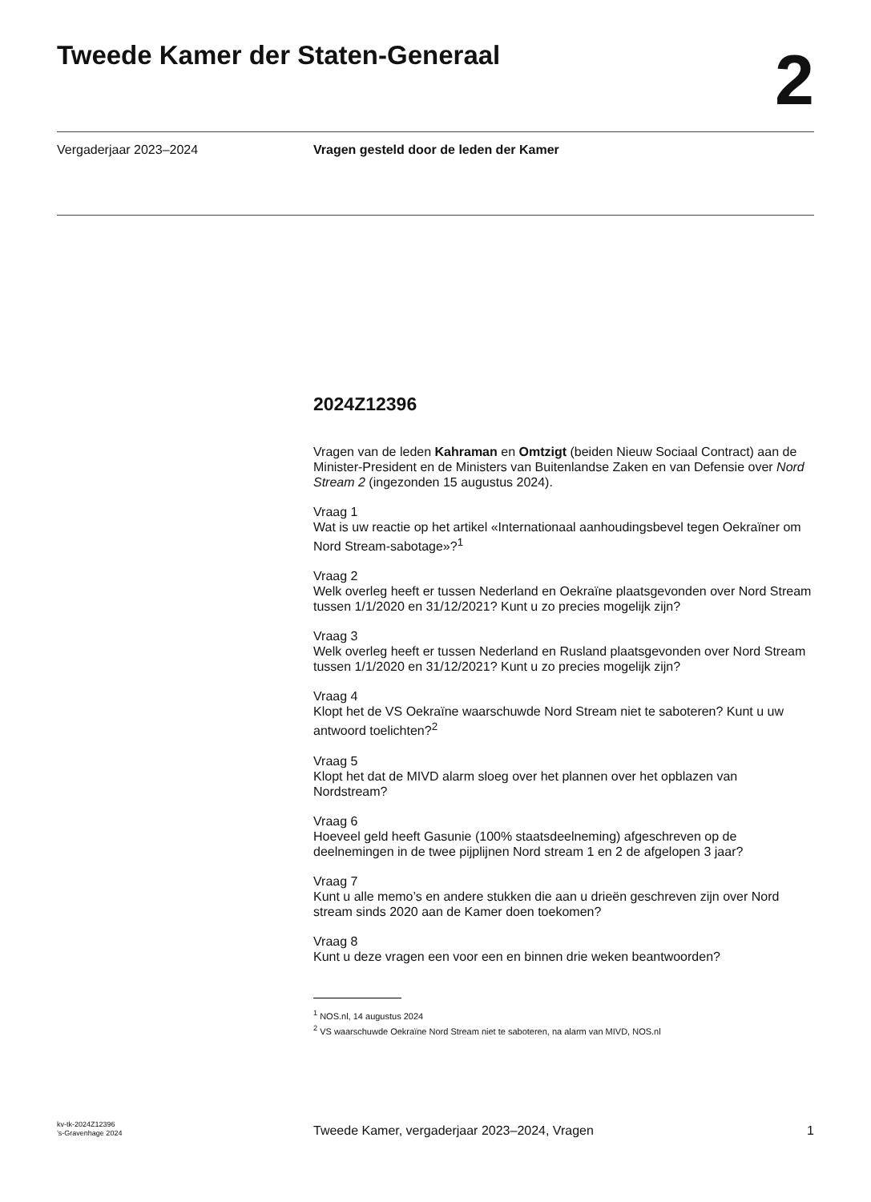Tweede Kamer der Staten-Generaal
2
Vergaderjaar 2023–2024 Vragen gesteld door de leden der Kamer
2024Z12396
Vragen van de leden Kahraman en Omtzigt (beiden Nieuw Sociaal Contract) aan de Minister-President en de Ministers van Buitenlandse Zaken en van Defensie over Nord Stream 2 (ingezonden 15 augustus 2024).
Vraag 1
Wat is uw reactie op het artikel «Internationaal aanhoudingsbevel tegen Oekraïner om Nord Stream-sabotage»?<sup>1</sup>
Vraag 2
Welk overleg heeft er tussen Nederland en Oekraïne plaatsgevonden over Nord Stream tussen 1/1/2020 en 31/12/2021? Kunt u zo precies mogelijk zijn?
Vraag 3
Welk overleg heeft er tussen Nederland en Rusland plaatsgevonden over Nord Stream tussen 1/1/2020 en 31/12/2021? Kunt u zo precies mogelijk zijn?
Vraag 4
Klopt het de VS Oekraïne waarschuwde Nord Stream niet te saboteren? Kunt u uw antwoord toelichten?<sup>2</sup>
Vraag 5
Klopt het dat de MIVD alarm sloeg over het plannen over het opblazen van Nordstream?
Vraag 6
Hoeveel geld heeft Gasunie (100% staatsdeelneming) afgeschreven op de deelnemingen in de twee pijplijnen Nord stream 1 en 2 de afgelopen 3 jaar?
Vraag 7
Kunt u alle memo’s en andere stukken die aan u drieën geschreven zijn over Nord stream sinds 2020 aan de Kamer doen toekomen?
Vraag 8
Kunt u deze vragen een voor een en binnen drie weken beantwoorden?
<sup>1</sup> NOS.nl, 14 augustus 2024
<sup>2</sup> VS waarschuwde Oekraïne Nord Stream niet te saboteren, na alarm van MIVD, NOS.nl
kv-tk-2024Z12396
’s-Gravenhage 2024
Tweede Kamer, vergaderjaar 2023–2024, Vragen
1